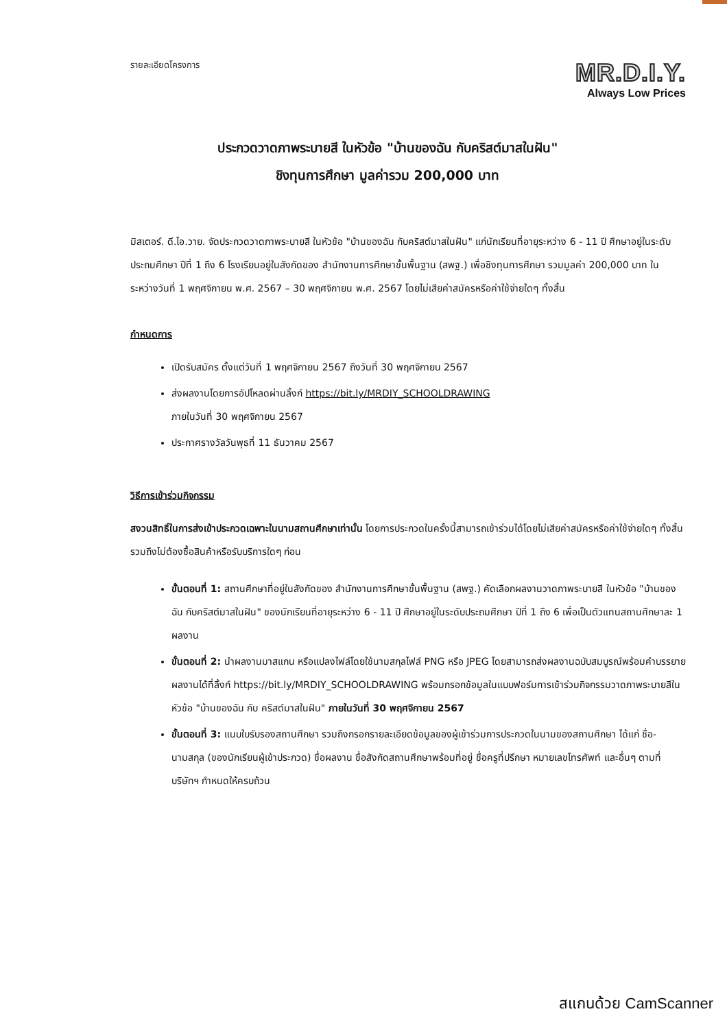รายละเอียดโครงการ
MR.D.I.Y.
Always Low Prices
ประกวดวาดภาพระบายสี ในหัวข้อ "บ้านของฉัน กับคริสต์มาสในฝัน"
ชิงทุนการศึกษา มูลค่ารวม 200,000 บาท
มิสเตอร์. ดี.ไอ.วาย. จัดประกวดวาดภาพระบายสี ในหัวข้อ "บ้านของฉัน กับคริสต์มาสในฝัน" แก่นักเรียนที่อายุระหว่าง 6 - 11 ปี ศึกษาอยู่ในระดับประถมศึกษา ปีที่ 1 ถึง 6 โรงเรียนอยู่ในสังกัดของ สำนักงานการศึกษาขั้นพื้นฐาน (สพฐ.) เพื่อชิงทุนการศึกษา รวมมูลค่า 200,000 บาท ในระหว่างวันที่ 1 พฤศจิกายน พ.ศ. 2567 – 30 พฤศจิกายน พ.ศ. 2567 โดยไม่เสียค่าสมัครหรือค่าใช้จ่ายใดๆ ทั้งสิ้น
กำหนดการ
เปิดรับสมัคร ตั้งแต่วันที่ 1 พฤศจิกายน 2567 ถึงวันที่ 30 พฤศจิกายน 2567
ส่งผลงานโดยการอัปโหลดผ่านลิ้งก์ https://bit.ly/MRDIY_SCHOOLDRAWING
ภายในวันที่ 30 พฤศจิกายน 2567
ประกาศรางวัลวันพุธที่ 11 ธันวาคม 2567
วิธีการเข้าร่วมกิจกรรม
สงวนสิทธิ์ในการส่งเข้าประกวดเฉพาะในนามสถานศึกษาเท่านั้น โดยการประกวดในครั้งนี้สามารถเข้าร่วมได้โดยไม่เสียค่าสมัครหรือค่าใช้จ่ายใดๆ ทั้งสิ้น รวมถึงไม่ต้องซื้อสินค้าหรือรับบริการใดๆ ก่อน
ขั้นตอนที่ 1: สถานศึกษาที่อยู่ในสังกัดของ สำนักงานการศึกษาขั้นพื้นฐาน (สพฐ.) คัดเลือกผลงานวาดภาพระบายสี ในหัวข้อ "บ้านของฉัน กับคริสต์มาสในฝัน" ของนักเรียนที่อายุระหว่าง 6 - 11 ปี ศึกษาอยู่ในระดับประถมศึกษา ปีที่ 1 ถึง 6 เพื่อเป็นตัวแทนสถานศึกษาละ 1 ผลงาน
ขั้นตอนที่ 2: นำผลงานมาสแกน หรือแปลงไฟล์โดยใช้นามสกุลไฟล์ PNG หรือ JPEG โดยสามารถส่งผลงานฉบับสมบูรณ์พร้อมคำบรรยายผลงานได้ที่ลิ้งก์ https://bit.ly/MRDIY_SCHOOLDRAWING พร้อมกรอกข้อมูลในแบบฟอร์มการเข้าร่วมกิจกรรมวาดภาพระบายสีในหัวข้อ "บ้านของฉัน กับ คริสต์มาสในฝัน" ภายในวันที่ 30 พฤศจิกายน 2567
ขั้นตอนที่ 3: แนบใบรับรองสถานศึกษา รวมถึงกรอกรายละเอียดข้อมูลของผู้เข้าร่วมการประกวดในนามของสถานศึกษา ได้แก่ ชื่อ-นามสกุล (ของนักเรียนผู้เข้าประกวด) ชื่อผลงาน ชื่อสังกัดสถานศึกษาพร้อมที่อยู่ ชื่อครูที่ปรึกษา หมายเลขโทรศัพท์ และอื่นๆ ตามที่บริษัทฯ กำหนดให้ครบถ้วน
สแกนด้วย CamScanner